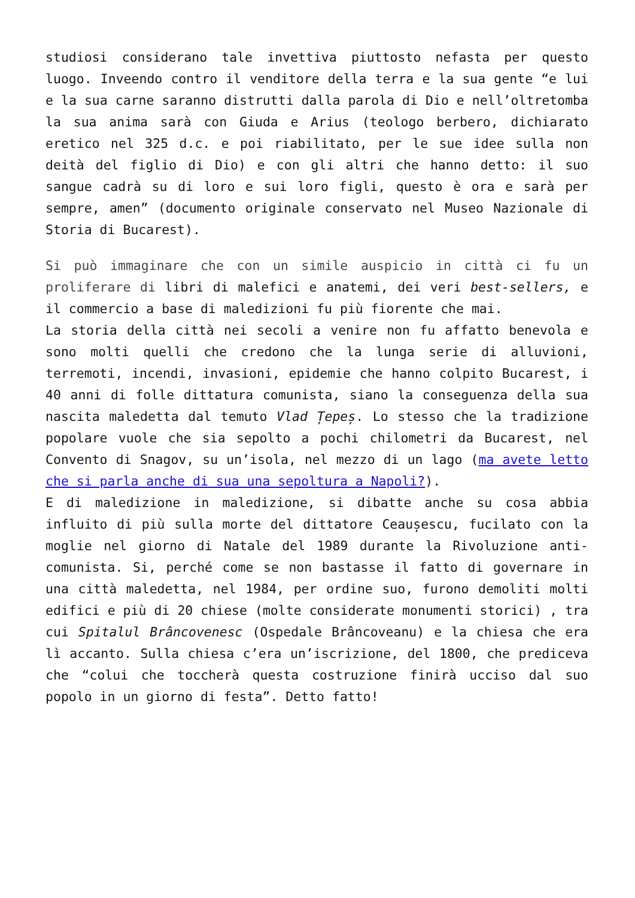studiosi considerano tale invettiva piuttosto nefasta per questo luogo. Inveendo contro il venditore della terra e la sua gente “e lui e la sua carne saranno distrutti dalla parola di Dio e nell’oltretomba la sua anima sarà con Giuda e Arius (teologo berbero, dichiarato eretico nel 325 d.c. e poi riabilitato, per le sue idee sulla non deità del figlio di Dio) e con gli altri che hanno detto: il suo sangue cadrà su di loro e sui loro figli, questo è ora e sarà per sempre, amen” (documento originale conservato nel Museo Nazionale di Storia di Bucarest).
Si può immaginare che con un simile auspicio in città ci fu un proliferare di libri di malefici e anatemi, dei veri best-sellers, e il commercio a base di maledizioni fu più fiorente che mai.
La storia della città nei secoli a venire non fu affatto benevola e sono molti quelli che credono che la lunga serie di alluvioni, terremoti, incendi, invasioni, epidemie che hanno colpito Bucarest, i 40 anni di folle dittatura comunista, siano la conseguenza della sua nascita maledetta dal temuto Vlad Țepeș. Lo stesso che la tradizione popolare vuole che sia sepolto a pochi chilometri da Bucarest, nel Convento di Snagov, su un’isola, nel mezzo di un lago (ma avete letto che si parla anche di sua una sepoltura a Napoli?).
E di maledizione in maledizione, si dibatte anche su cosa abbia influito di più sulla morte del dittatore Ceaușescu, fucilato con la moglie nel giorno di Natale del 1989 durante la Rivoluzione anti-comunista. Si, perché come se non bastasse il fatto di governare in una città maledetta, nel 1984, per ordine suo, furono demoliti molti edifici e più di 20 chiese (molte considerate monumenti storici) , tra cui Spitalul Brâncovenesc (Ospedale Brâncoveanu) e la chiesa che era lì accanto. Sulla chiesa c’era un’iscrizione, del 1800, che prediceva che “colui che toccherà questa costruzione finirà ucciso dal suo popolo in un giorno di festa”. Detto fatto!